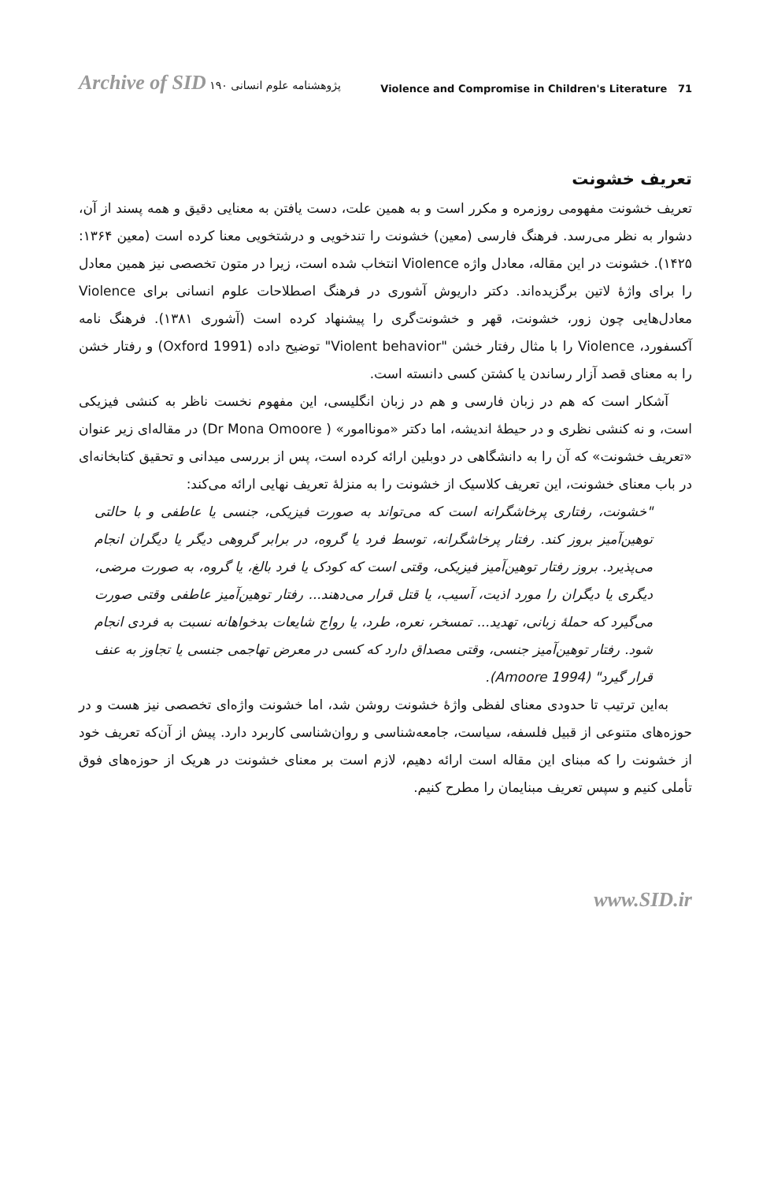Archive of SID پژوهشنامه علوم انسانی ۱۹۰
Violence and Compromise in Children's Literature 71
تعریف خشونت
تعریف خشونت مفهومی روزمره و مکرر است و به همین علت، دست یافتن به معنایی دقیق و همه پسند از آن، دشوار به نظر می‌رسد. فرهنگ فارسی (معین) خشونت را تندخویی و درشتخویی معنا کرده است (معین ۱۳۶۴: ۱۴۲۵). خشونت در این مقاله، معادل واژه Violence انتخاب شده است، زیرا در متون تخصصی نیز همین معادل را برای واژهٔ لاتین برگزیده‌اند. دکتر داریوش آشوری در فرهنگ اصطلاحات علوم انسانی برای Violence معادل‌هایی چون زور، خشونت، قهر و خشونت‌گری را پیشنهاد کرده است (آشوری ۱۳۸۱). فرهنگ نامه آکسفورد، Violence را با مثال رفتار خشن "Violent behavior" توضیح داده (Oxford 1991) و رفتار خشن را به معنای قصد آزار رساندن یا کشتن کسی دانسته است.
آشکار است که هم در زبان فارسی و هم در زبان انگلیسی، این مفهوم نخست ناظر به کنشی فیزیکی است، و نه کنشی نظری و در حیطهٔ اندیشه، اما دکتر «موناامور» ( Dr Mona Omoore) در مقاله‌ای زیر عنوان «تعریف خشونت» که آن را به دانشگاهی در دوبلین ارائه کرده است، پس از بررسی میدانی و تحقیق کتابخانه‌ای در باب معنای خشونت، این تعریف کلاسیک از خشونت را به منزلهٔ تعریف نهایی ارائه می‌کند:
"خشونت، رفتاری پرخاشگرانه است که می‌تواند به صورت فیزیکی، جنسی یا عاطفی و با حالتی توهین‌آمیز بروز کند. رفتار پرخاشگرانه، توسط فرد یا گروه، در برابر گروهی دیگر یا دیگران انجام می‌پذیرد. بروز رفتار توهین‌آمیز فیزیکی، وقتی است که کودک یا فرد بالغ، یا گروه، به صورت مرضی، دیگری یا دیگران را مورد اذیت، آسیب، یا قتل قرار می‌دهند... رفتار توهین‌آمیز عاطفی وقتی صورت می‌گیرد که حملهٔ زبانی، تهدید... تمسخر، نعره، طرد، یا رواج شایعات بدخواهانه نسبت به فردی انجام شود. رفتار توهین‌آمیز جنسی، وقتی مصداق دارد که کسی در معرض تهاجمی جنسی یا تجاوز به عنف قرار گیرد" (Amoore 1994).
به‌این ترتیب تا حدودی معنای لفظی واژهٔ خشونت روشن شد، اما خشونت واژه‌ای تخصصی نیز هست و در حوزه‌های متنوعی از قبیل فلسفه، سیاست، جامعه‌شناسی و روان‌شناسی کاربرد دارد. پیش از آن‌که تعریف خود از خشونت را که مبنای این مقاله است ارائه دهیم، لازم است بر معنای خشونت در هریک از حوزه‌های فوق تأملی کنیم و سپس تعریف مبنایمان را مطرح کنیم.
www.SID.ir